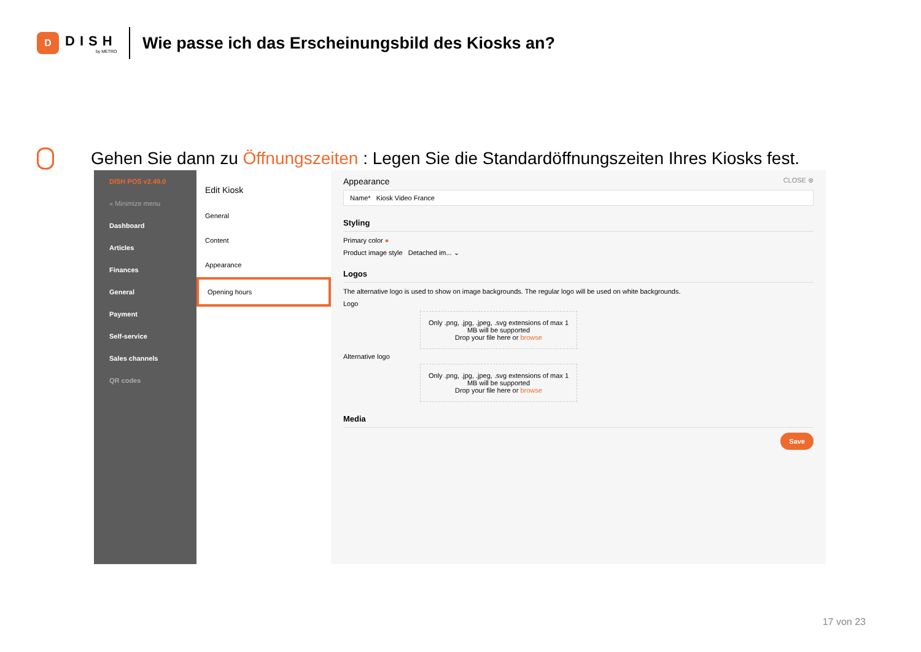D
DISH
by METRO
Wie passe ich das Erscheinungsbild des Kiosks an?
Gehen Sie dann zu Öffnungszeiten : Legen Sie die Standardöffnungszeiten Ihres Kiosks fest.
DISH POS v2.49.0
« Minimize menu
Dashboard
Articles
Finances
General
Payment
Self-service
Sales channels
QR codes
Edit Kiosk
General
Content
Appearance
Opening hours
Appearance CLOSE ⊗
Name* Kiosk Video France
Styling
Primary color ●
Product image style Detached im... ⌄
Logos
The alternative logo is used to show on image backgrounds. The regular logo will be used on white backgrounds.
Logo
Only .png, .jpg, .jpeg, .svg extensions of max 1 MB will be supported
Drop your file here or browse
Alternative logo
Only .png, .jpg, .jpeg, .svg extensions of max 1 MB will be supported
Drop your file here or browse
Media
Save
17 von 23